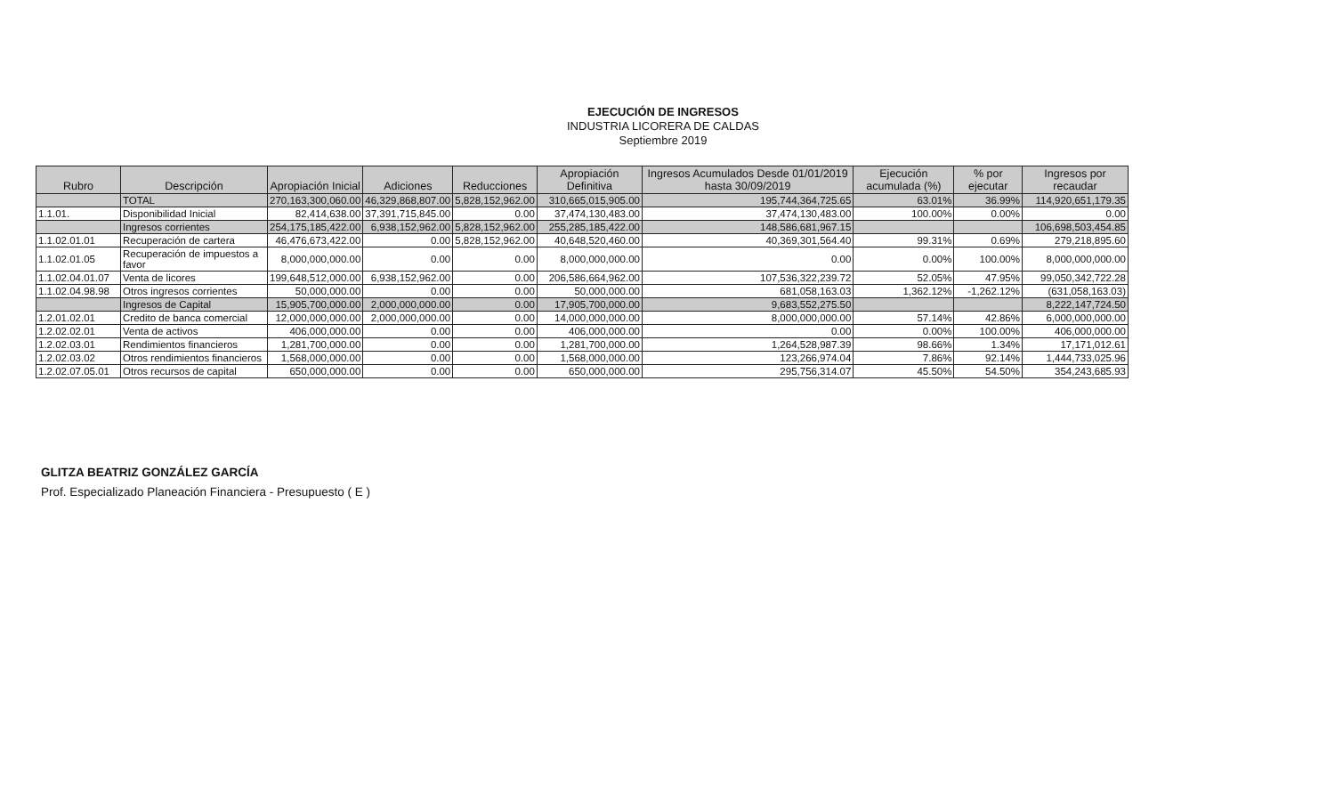EJECUCIÓN DE INGRESOS
INDUSTRIA LICORERA DE CALDAS
Septiembre 2019
| Rubro | Descripción | Apropiación Inicial | Adiciones | Reducciones | Apropiación Definitiva | Ingresos Acumulados Desde 01/01/2019 hasta 30/09/2019 | Ejecución acumulada (%) | % por ejecutar | Ingresos por recaudar |
| --- | --- | --- | --- | --- | --- | --- | --- | --- | --- |
| | TOTAL | 270,163,300,060.00 | 46,329,868,807.00 | 5,828,152,962.00 | 310,665,015,905.00 | 195,744,364,725.65 | 63.01% | 36.99% | 114,920,651,179.35 |
| 1.1.01. | Disponibilidad Inicial | 82,414,638.00 | 37,391,715,845.00 | 0.00 | 37,474,130,483.00 | 37,474,130,483.00 | 100.00% | 0.00% | 0.00 |
| | Ingresos corrientes | 254,175,185,422.00 | 6,938,152,962.00 | 5,828,152,962.00 | 255,285,185,422.00 | 148,586,681,967.15 | | | 106,698,503,454.85 |
| 1.1.02.01.01 | Recuperación de cartera | 46,476,673,422.00 | 0.00 | 5,828,152,962.00 | 40,648,520,460.00 | 40,369,301,564.40 | 99.31% | 0.69% | 279,218,895.60 |
| 1.1.02.01.05 | Recuperación de impuestos a favor | 8,000,000,000.00 | 0.00 | 0.00 | 8,000,000,000.00 | 0.00 | 0.00% | 100.00% | 8,000,000,000.00 |
| 1.1.02.04.01.07 | Venta de licores | 199,648,512,000.00 | 6,938,152,962.00 | 0.00 | 206,586,664,962.00 | 107,536,322,239.72 | 52.05% | 47.95% | 99,050,342,722.28 |
| 1.1.02.04.98.98 | Otros ingresos corrientes | 50,000,000.00 | 0.00 | 0.00 | 50,000,000.00 | 681,058,163.03 | 1,362.12% | -1,262.12% | (631,058,163.03) |
| | Ingresos de Capital | 15,905,700,000.00 | 2,000,000,000.00 | 0.00 | 17,905,700,000.00 | 9,683,552,275.50 | | | 8,222,147,724.50 |
| 1.2.01.02.01 | Credito de banca comercial | 12,000,000,000.00 | 2,000,000,000.00 | 0.00 | 14,000,000,000.00 | 8,000,000,000.00 | 57.14% | 42.86% | 6,000,000,000.00 |
| 1.2.02.02.01 | Venta de activos | 406,000,000.00 | 0.00 | 0.00 | 406,000,000.00 | 0.00 | 0.00% | 100.00% | 406,000,000.00 |
| 1.2.02.03.01 | Rendimientos financieros | 1,281,700,000.00 | 0.00 | 0.00 | 1,281,700,000.00 | 1,264,528,987.39 | 98.66% | 1.34% | 17,171,012.61 |
| 1.2.02.03.02 | Otros rendimientos financieros | 1,568,000,000.00 | 0.00 | 0.00 | 1,568,000,000.00 | 123,266,974.04 | 7.86% | 92.14% | 1,444,733,025.96 |
| 1.2.02.07.05.01 | Otros recursos de capital | 650,000,000.00 | 0.00 | 0.00 | 650,000,000.00 | 295,756,314.07 | 45.50% | 54.50% | 354,243,685.93 |
GLITZA BEATRIZ GONZÁLEZ GARCÍA
Prof. Especializado Planeación Financiera - Presupuesto ( E )